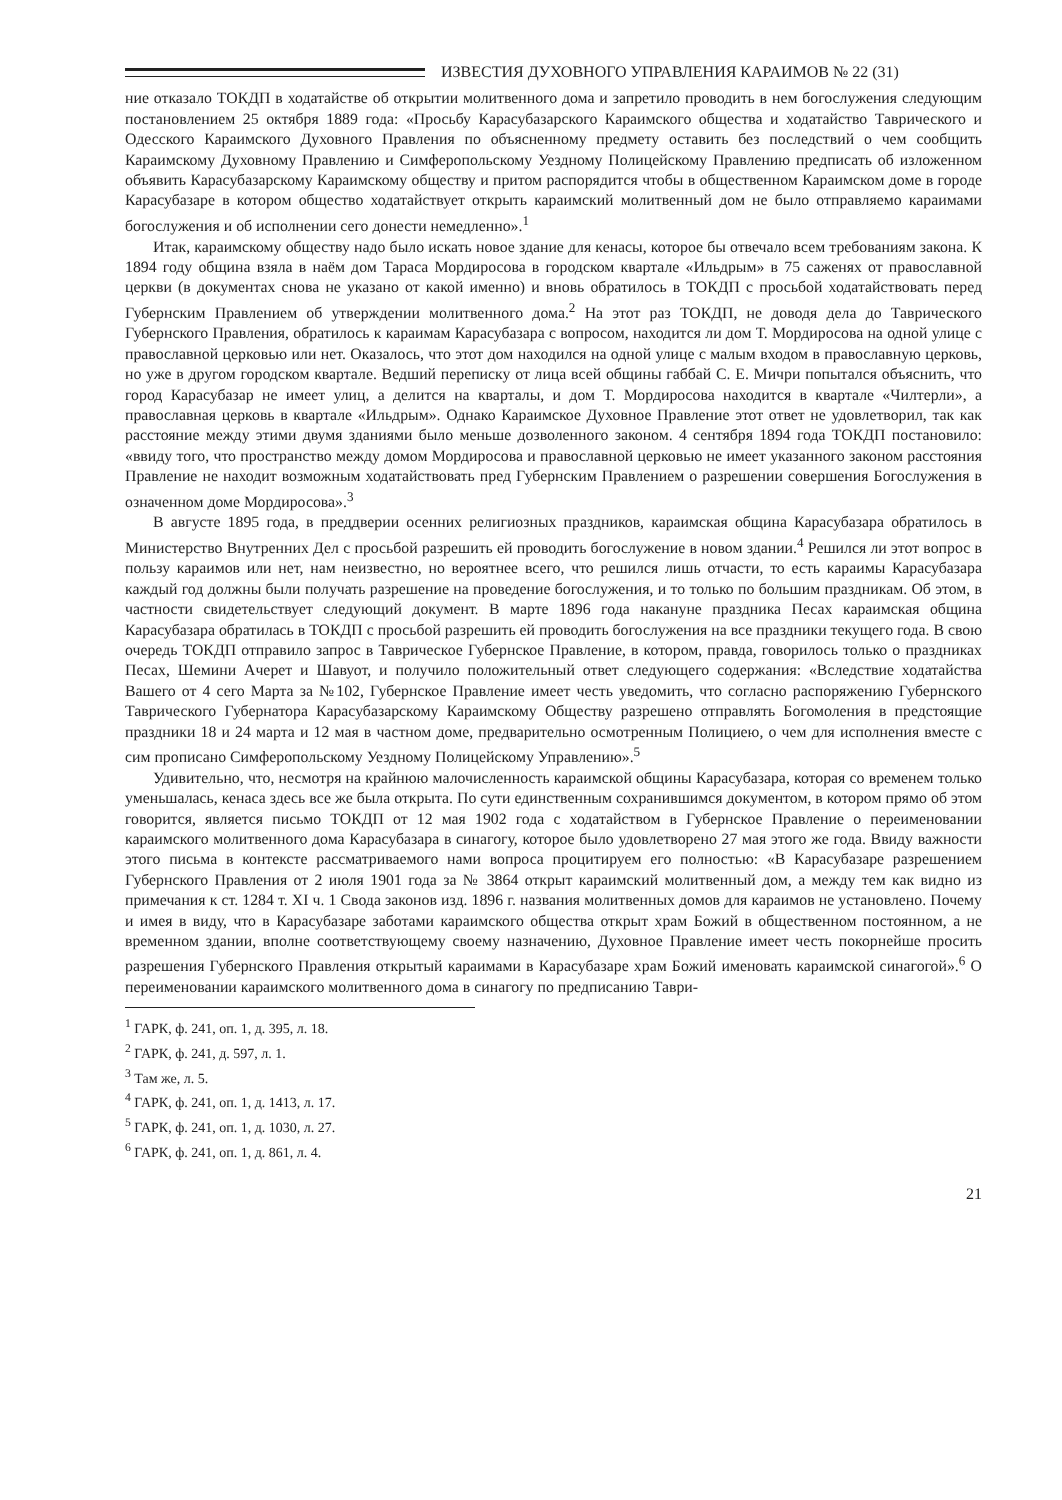ИЗВЕСТИЯ ДУХОВНОГО УПРАВЛЕНИЯ КАРАИМОВ № 22 (31)
ние отказало ТОКДП в ходатайстве об открытии молитвенного дома и запретило проводить в нем богослужения следующим постановлением 25 октября 1889 года: «Просьбу Карасубазарского Караимского общества и ходатайство Таврического и Одесского Караимского Духовного Правления по объясненному предмету оставить без последствий о чем сообщить Караимскому Духовному Правлению и Симферопольскому Уездному Полицейскому Правлению предписать об изложенном объявить Карасубазарскому Караимскому обществу и притом распорядится чтобы в общественном Караимском доме в городе Карасубазаре в котором общество ходатайствует открыть караимский молитвенный дом не было отправляемо караимами богослужения и об исполнении сего донести немедленно».<sup>1</sup>
Итак, караимскому обществу надо было искать новое здание для кенасы, которое бы отвечало всем требованиям закона. К 1894 году община взяла в наём дом Тараса Мордиросова в городском квартале «Ильдрым» в 75 саженях от православной церкви (в документах снова не указано от какой именно) и вновь обратилось в ТОКДП с просьбой ходатайствовать перед Губернским Правлением об утверждении молитвенного дома.<sup>2</sup> На этот раз ТОКДП, не доводя дела до Таврического Губернского Правления, обратилось к караимам Карасубазара с вопросом, находится ли дом Т. Мордиросова на одной улице с православной церковью или нет. Оказалось, что этот дом находился на одной улице с малым входом в православную церковь, но уже в другом городском квартале. Ведший переписку от лица всей общины габбай С. Е. Мичри попытался объяснить, что город Карасубазар не имеет улиц, а делится на кварталы, и дом Т. Мордиросова находится в квартале «Чилтерли», а православная церковь в квартале «Ильдрым». Однако Караимское Духовное Правление этот ответ не удовлетворил, так как расстояние между этими двумя зданиями было меньше дозволенного законом. 4 сентября 1894 года ТОКДП постановило: «ввиду того, что пространство между домом Мордиросова и православной церковью не имеет указанного законом расстояния Правление не находит возможным ходатайствовать пред Губернским Правлением о разрешении совершения Богослужения в означенном доме Мордиросова».<sup>3</sup>
В августе 1895 года, в преддверии осенних религиозных праздников, караимская община Карасубазара обратилось в Министерство Внутренних Дел с просьбой разрешить ей проводить богослужение в новом здании.<sup>4</sup> Решился ли этот вопрос в пользу караимов или нет, нам неизвестно, но вероятнее всего, что решился лишь отчасти, то есть караимы Карасубазара каждый год должны были получать разрешение на проведение богослужения, и то только по большим праздникам. Об этом, в частности свидетельствует следующий документ. В марте 1896 года накануне праздника Песах караимская община Карасубазара обратилась в ТОКДП с просьбой разрешить ей проводить богослужения на все праздники текущего года. В свою очередь ТОКДП отправило запрос в Таврическое Губернское Правление, в котором, правда, говорилось только о праздниках Песах, Шемини Ачерет и Шавуот, и получило положительный ответ следующего содержания: «Вследствие ходатайства Вашего от 4 сего Марта за №102, Губернское Правление имеет честь уведомить, что согласно распоряжению Губернского Таврического Губернатора Карасубазарскому Караимскому Обществу разрешено отправлять Богомоления в предстоящие праздники 18 и 24 марта и 12 мая в частном доме, предварительно осмотренным Полициею, о чем для исполнения вместе с сим прописано Симферопольскому Уездному Полицейскому Управлению».<sup>5</sup>
Удивительно, что, несмотря на крайнюю малочисленность караимской общины Карасубазара, которая со временем только уменьшалась, кенаса здесь все же была открыта. По сути единственным сохранившимся документом, в котором прямо об этом говорится, является письмо ТОКДП от 12 мая 1902 года с ходатайством в Губернское Правление о переименовании караимского молитвенного дома Карасубазара в синагогу, которое было удовлетворено 27 мая этого же года. Ввиду важности этого письма в контексте рассматриваемого нами вопроса процитируем его полностью: «В Карасубазаре разрешением Губернского Правления от 2 июля 1901 года за № 3864 открыт караимский молитвенный дом, а между тем как видно из примечания к ст. 1284 т. XI ч. 1 Свода законов изд. 1896 г. названия молитвенных домов для караимов не установлено. Почему и имея в виду, что в Карасубазаре заботами караимского общества открыт храм Божий в общественном постоянном, а не временном здании, вполне соответствующему своему назначению, Духовное Правление имеет честь покорнейше просить разрешения Губернского Правления открытый караимами в Карасубазаре храм Божий именовать караимской синагогой».<sup>6</sup> О переименовании караимского молитвенного дома в синагогу по предписанию Таври-
<sup>1</sup> ГАРК, ф. 241, оп. 1, д. 395, л. 18.
<sup>2</sup> ГАРК, ф. 241, д. 597, л. 1.
<sup>3</sup> Там же, л. 5.
<sup>4</sup> ГАРК, ф. 241, оп. 1, д. 1413, л. 17.
<sup>5</sup> ГАРК, ф. 241, оп. 1, д. 1030, л. 27.
<sup>6</sup> ГАРК, ф. 241, оп. 1, д. 861, л. 4.
21